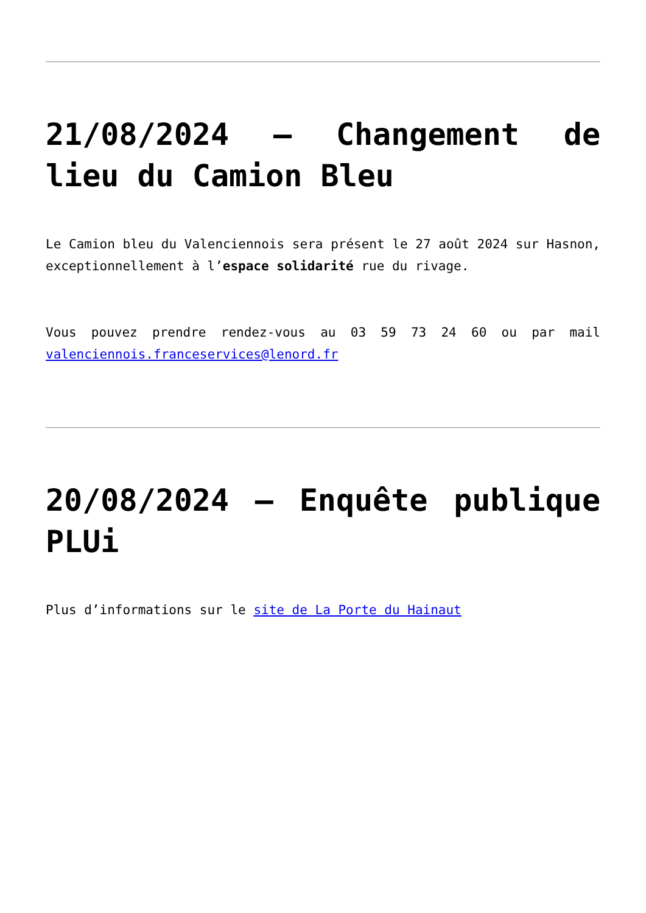21/08/2024 – Changement de lieu du Camion Bleu
Le Camion bleu du Valenciennois sera présent le 27 août 2024 sur Hasnon, exceptionnellement à l’espace solidarité rue du rivage.
Vous pouvez prendre rendez-vous au 03 59 73 24 60 ou par mail valenciennois.franceservices@lenord.fr
20/08/2024 – Enquête publique PLUi
Plus d’informations sur le site de La Porte du Hainaut